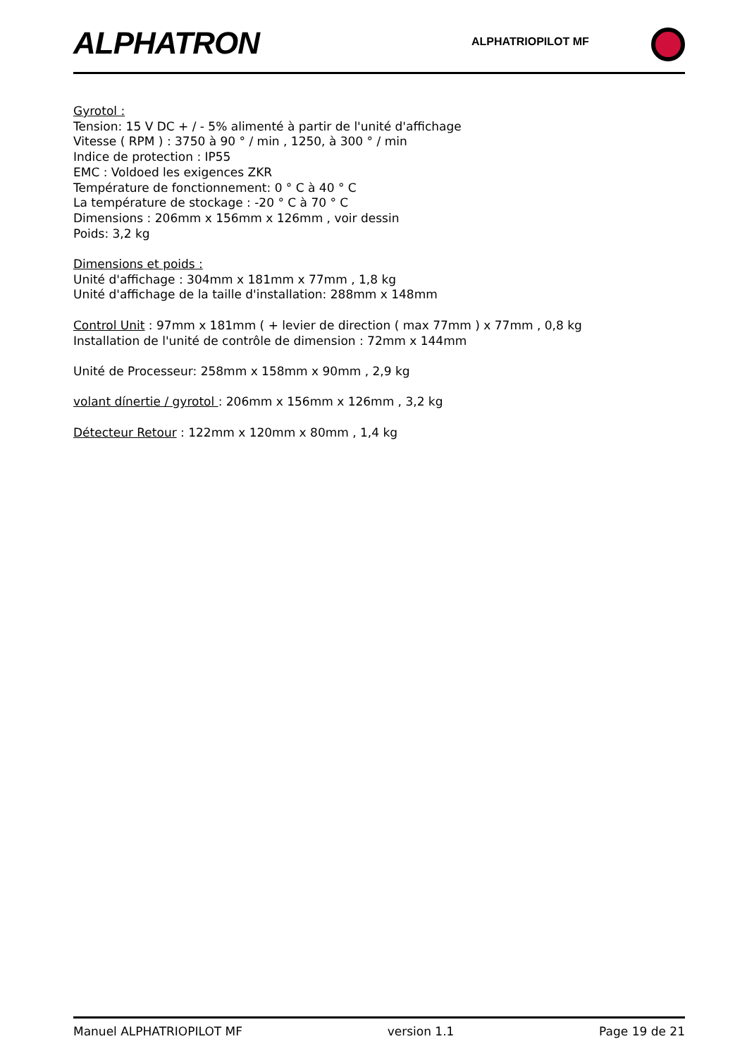ALPHATRON ALPHATRIOPILOT MF
Gyrotol :
Tension: 15 V DC + / - 5% alimenté à partir de l'unité d'affichage
Vitesse ( RPM ) : 3750 à 90 ° / min , 1250, à 300 ° / min
Indice de protection : IP55
EMC : Voldoed les exigences ZKR
Température de fonctionnement: 0 ° C à 40 ° C
La température de stockage : -20 ° C à 70 ° C
Dimensions : 206mm x 156mm x 126mm , voir dessin
Poids: 3,2 kg
Dimensions et poids :
Unité d'affichage : 304mm x 181mm x 77mm , 1,8 kg
Unité d'affichage de la taille d'installation: 288mm x 148mm
Control Unit : 97mm x 181mm ( + levier de direction ( max 77mm ) x 77mm , 0,8 kg
Installation de l'unité de contrôle de dimension : 72mm x 144mm
Unité de Processeur: 258mm x 158mm x 90mm , 2,9 kg
volant dínertie / gyrotol : 206mm x 156mm x 126mm , 3,2 kg
Détecteur Retour : 122mm x 120mm x 80mm , 1,4 kg
Manuel ALPHATRIOPILOT MF version 1.1 Page 19 de 21